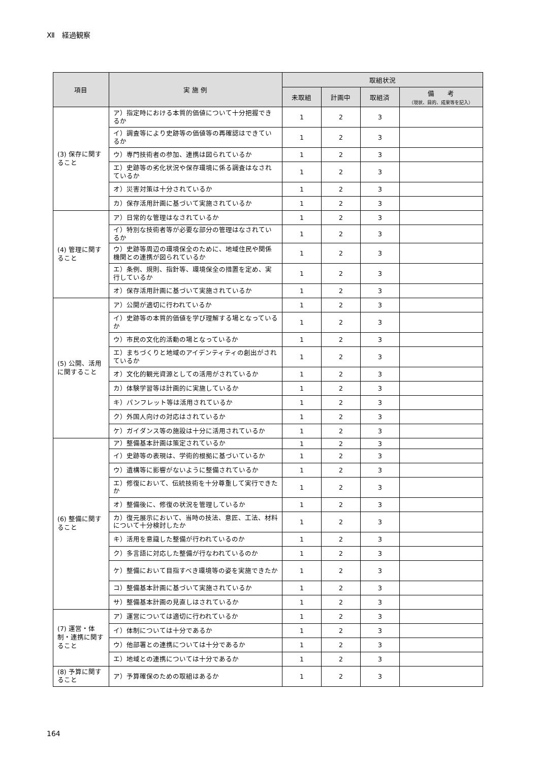Ⅻ　経過観察
| 項目 | 実 施 例 | 取組状況 | | | |
| --- | --- | --- | --- | --- | --- |
| | | 未取組 | 計画中 | 取組済 | 備 考 （現状、目的、成果等を記入） |
| (3) 保存に関すること | ア）指定時における本質的価値について十分把握できるか | 1 | 2 | 3 | |
| | イ）調査等により史跡等の価値等の再確認はできているか | 1 | 2 | 3 | |
| | ウ）専門技術者の参加、連携は図られているか | 1 | 2 | 3 | |
| | エ）史跡等の劣化状況や保存環境に係る調査はなされているか | 1 | 2 | 3 | |
| | オ）災害対策は十分されているか | 1 | 2 | 3 | |
| | カ）保存活用計画に基づいて実施されているか | 1 | 2 | 3 | |
| (4) 管理に関すること | ア）日常的な管理はなされているか | 1 | 2 | 3 | |
| | イ）特別な技術者等が必要な部分の管理はなされているか | 1 | 2 | 3 | |
| | ウ）史跡等周辺の環境保全のために、地域住民や関係機関との連携が図られているか | 1 | 2 | 3 | |
| | エ）条例、規則、指針等、環境保全の措置を定め、実行しているか | 1 | 2 | 3 | |
| | オ）保存活用計画に基づいて実施されているか | 1 | 2 | 3 | |
| (5) 公開、活用に関すること | ア）公開が適切に行われているか | 1 | 2 | 3 | |
| | イ）史跡等の本質的価値を学び理解する場となっているか | 1 | 2 | 3 | |
| | ウ）市民の文化的活動の場となっているか | 1 | 2 | 3 | |
| | エ）まちづくりと地域のアイデンティティの創出がされているか | 1 | 2 | 3 | |
| | オ）文化的観光資源としての活用がされているか | 1 | 2 | 3 | |
| | カ）体験学習等は計画的に実施しているか | 1 | 2 | 3 | |
| | キ）パンフレット等は活用されているか | 1 | 2 | 3 | |
| | ク）外国人向けの対応はされているか | 1 | 2 | 3 | |
| | ケ）ガイダンス等の施設は十分に活用されているか | 1 | 2 | 3 | |
| (6) 整備に関すること | ア）整備基本計画は策定されているか | 1 | 2 | 3 | |
| | イ）史跡等の表現は、学術的根拠に基づいているか | 1 | 2 | 3 | |
| | ウ）遺構等に影響がないように整備されているか | 1 | 2 | 3 | |
| | エ）修復において、伝統技術を十分尊重して実行できたか | 1 | 2 | 3 | |
| | オ）整備後に、修復の状況を管理しているか | 1 | 2 | 3 | |
| | カ）復元展示において、当時の技法、意匠、工法、材料について十分検討したか | 1 | 2 | 3 | |
| | キ）活用を意識した整備が行われているのか | 1 | 2 | 3 | |
| | ク）多言語に対応した整備が行なわれているのか | 1 | 2 | 3 | |
| | ケ）整備において目指すべき環境等の姿を実施できたか | 1 | 2 | 3 | |
| | コ）整備基本計画に基づいて実施されているか | 1 | 2 | 3 | |
| | サ）整備基本計画の見直しはされているか | 1 | 2 | 3 | |
| (7) 運営・体制・連携に関すること | ア）運営については適切に行われているか | 1 | 2 | 3 | |
| | イ）体制については十分であるか | 1 | 2 | 3 | |
| | ウ）他部署との連携については十分であるか | 1 | 2 | 3 | |
| | エ）地域との連携については十分であるか | 1 | 2 | 3 | |
| (8) 予算に関すること | ア）予算確保のための取組はあるか | 1 | 2 | 3 | |
164